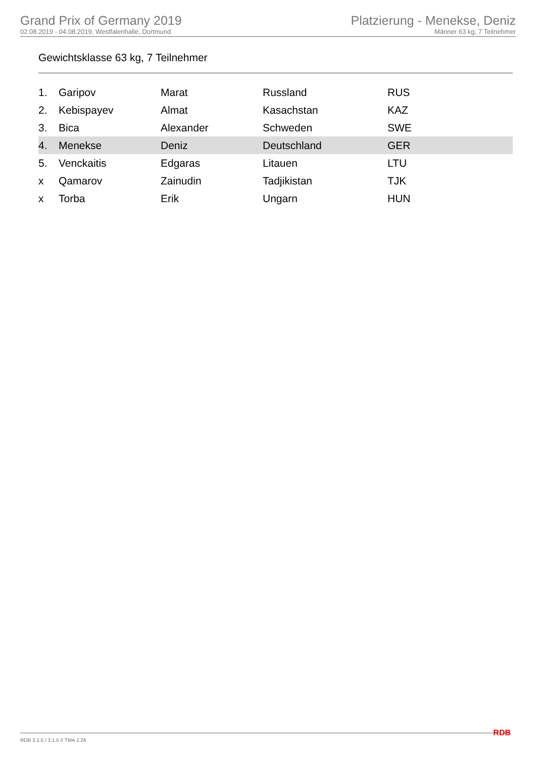Grand Prix of Germany 2019
02.08.2019 - 04.08.2019, Westfalenhalle, Dortmund
Platzierung - Menekse, Deniz
Männer 63 kg, 7 Teilnehmer
Gewichtsklasse 63 kg, 7 Teilnehmer
| 1. | Garipov | Marat | Russland | RUS |
| 2. | Kebispayev | Almat | Kasachstan | KAZ |
| 3. | Bica | Alexander | Schweden | SWE |
| 4. | Menekse | Deniz | Deutschland | GER |
| 5. | Venckaitis | Edgaras | Litauen | LTU |
| x | Qamarov | Zainudin | Tadjikistan | TJK |
| x | Torba | Erik | Ungarn | HUN |
RDB 3.1.5 / 3.1.5 // TMA 1.26 RDB